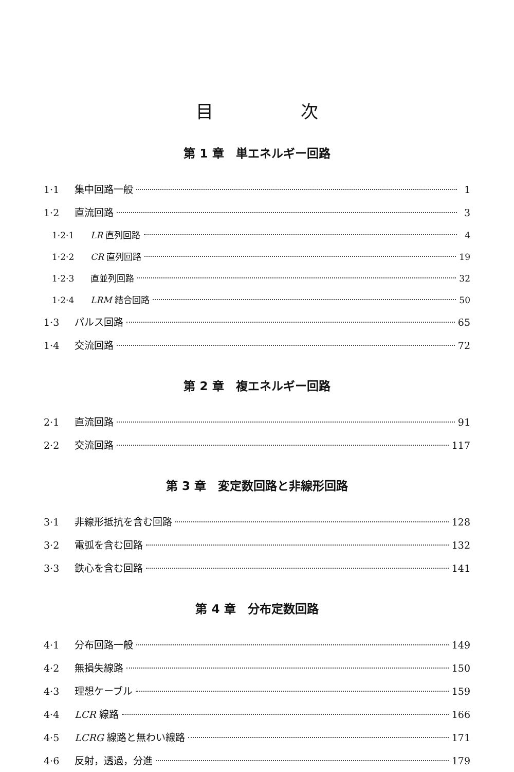目 次
第 1 章　単エネルギー回路
1·1 集中回路一般 1
1·2 直流回路 3
1·2·1 LR 直列回路 4
1·2·2 CR 直列回路 19
1·2·3 直並列回路 32
1·2·4 LRM 結合回路 50
1·3 パルス回路 65
1·4 交流回路 72
第 2 章　複エネルギー回路
2·1 直流回路 91
2·2 交流回路 117
第 3 章　変定数回路と非線形回路
3·1 非線形抵抗を含む回路 128
3·2 電弧を含む回路 132
3·3 鉄心を含む回路 141
第 4 章　分布定数回路
4·1 分布回路一般 149
4·2 無損失線路 150
4·3 理想ケーブル 159
4·4 LCR 線路 166
4·5 LCRG 線路と無わい線路 171
4·6 反射，透過，分進 179